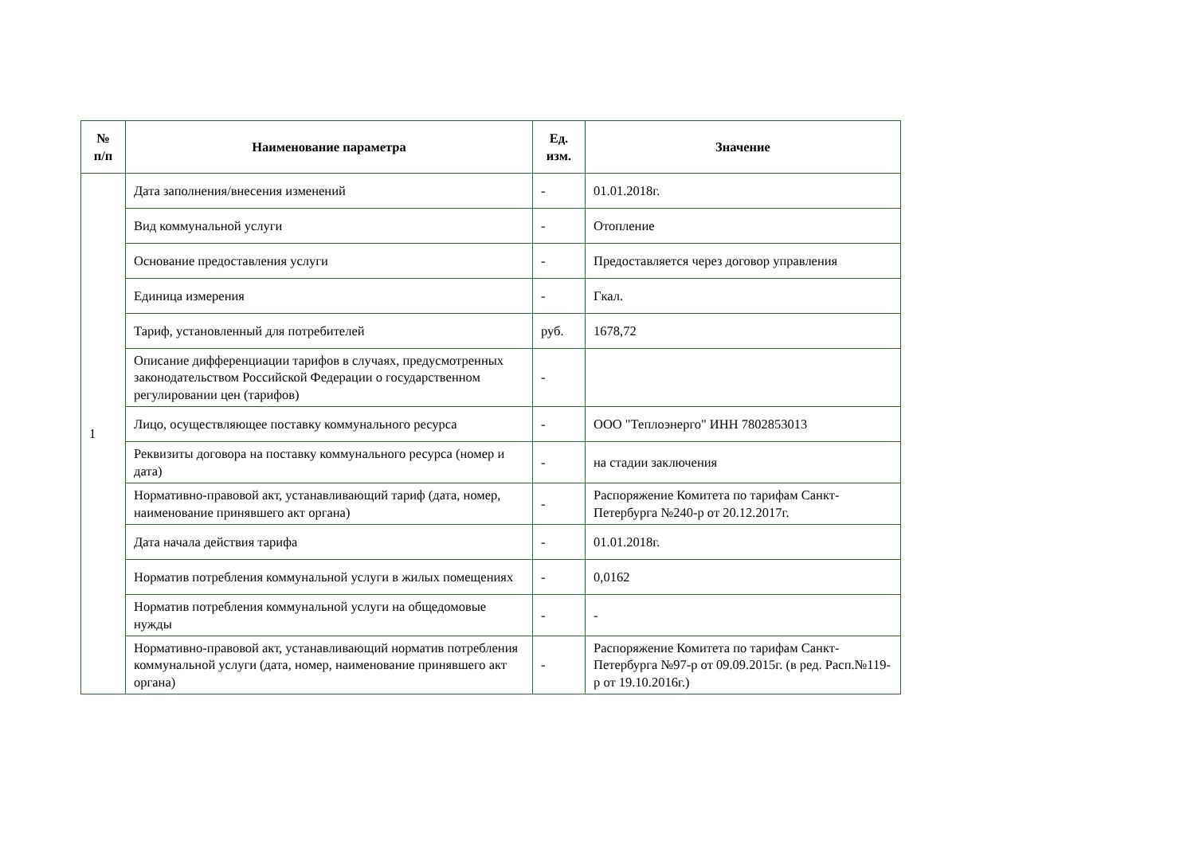| № п/п | Наименование параметра | Ед. изм. | Значение |
| --- | --- | --- | --- |
| 1 | Дата заполнения/внесения изменений | - | 01.01.2018г. |
| | Вид коммунальной услуги | - | Отопление |
| | Основание предоставления услуги | - | Предоставляется через договор управления |
| | Единица измерения | - | Гкал. |
| | Тариф, установленный для потребителей | руб. | 1678,72 |
| | Описание дифференциации тарифов в случаях, предусмотренных законодательством Российской Федерации о государственном регулировании цен (тарифов) | - | |
| | Лицо, осуществляющее поставку коммунального ресурса | - | ООО "Теплоэнерго" ИНН 7802853013 |
| | Реквизиты договора на поставку коммунального ресурса (номер и дата) | - | на стадии заключения |
| | Нормативно-правовой акт, устанавливающий тариф (дата, номер, наименование принявшего акт органа) | - | Распоряжение Комитета по тарифам Санкт-Петербурга №240-р от 20.12.2017г. |
| | Дата начала действия тарифа | - | 01.01.2018г. |
| | Норматив потребления коммунальной услуги в жилых помещениях | - | 0,0162 |
| | Норматив потребления коммунальной услуги на общедомовые нужды | - | - |
| | Нормативно-правовой акт, устанавливающий норматив потребления коммунальной услуги (дата, номер, наименование принявшего акт органа) | - | Распоряжение Комитета по тарифам Санкт-Петербурга №97-р от 09.09.2015г. (в ред. Расп.№119-р от 19.10.2016г.) |